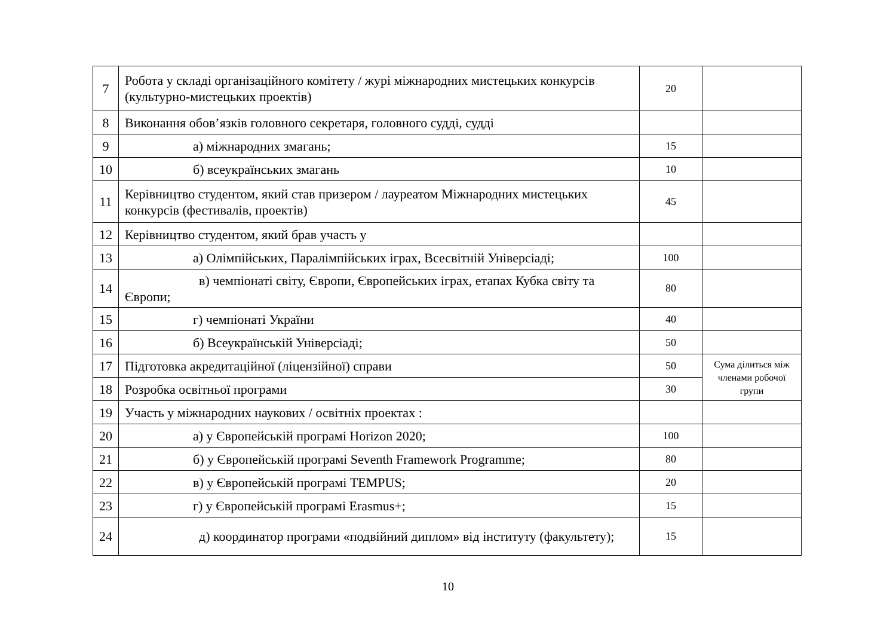| 7 | Робота у складі організаційного комітету / журі міжнародних мистецьких конкурсів (культурно-мистецьких проектів) | 20 | |
| 8 | Виконання обов’язків головного секретаря, головного судді, судді | | |
| 9 | а) міжнародних змагань; | 15 | |
| 10 | б) всеукраїнських змагань | 10 | |
| 11 | Керівництво студентом, який став призером / лауреатом Міжнародних мистецьких конкурсів (фестивалів, проектів) | 45 | |
| 12 | Керівництво студентом, який брав участь у | | |
| 13 | а) Олімпійських, Паралімпійських іграх, Всесвітній Універсіаді; | 100 | |
| 14 | в) чемпіонаті світу, Європи, Європейських іграх, етапах Кубка світу та Європи; | 80 | |
| 15 | г) чемпіонаті України | 40 | |
| 16 | б) Всеукраїнській Універсіаді; | 50 | |
| 17 | Підготовка акредитаційної (ліцензійної) справи | 50 | Сума ділиться між членами робочої групи |
| 18 | Розробка освітньої програми | 30 | |
| 19 | Участь у міжнародних наукових / освітніх проектах : | | |
| 20 | а) у Європейській програмі Horizon 2020; | 100 | |
| 21 | б) у Європейській програмі Seventh Framework Programme; | 80 | |
| 22 | в) у Європейській програмі TEMPUS; | 20 | |
| 23 | г) у Європейській програмі Erasmus+; | 15 | |
| 24 | д) координатор програми «подвійний диплом» від інституту (факультету); | 15 | |
10